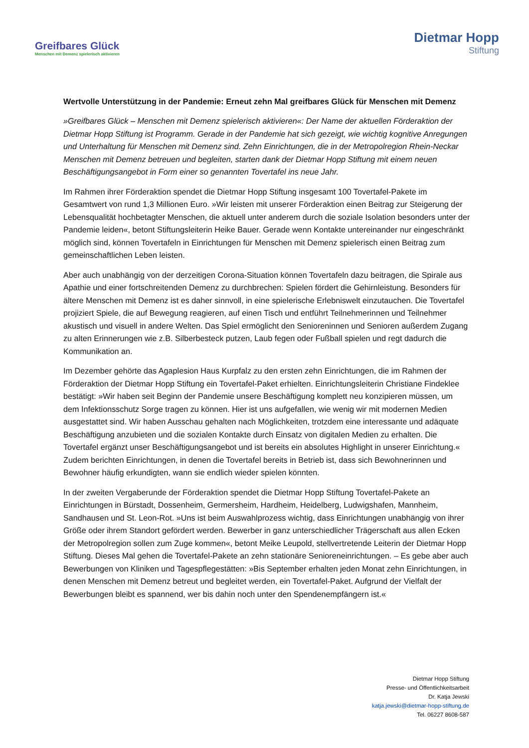Greifbares Glück
Menschen mit Demenz spielerisch aktivieren
Dietmar Hopp
Stiftung
Wertvolle Unterstützung in der Pandemie: Erneut zehn Mal greifbares Glück für Menschen mit Demenz
»Greifbares Glück – Menschen mit Demenz spielerisch aktivieren«: Der Name der aktuellen Förderaktion der Dietmar Hopp Stiftung ist Programm. Gerade in der Pandemie hat sich gezeigt, wie wichtig kognitive Anregungen und Unterhaltung für Menschen mit Demenz sind. Zehn Einrichtungen, die in der Metropolregion Rhein-Neckar Menschen mit Demenz betreuen und begleiten, starten dank der Dietmar Hopp Stiftung mit einem neuen Beschäftigungsangebot in Form einer so genannten Tovertafel ins neue Jahr.
Im Rahmen ihrer Förderaktion spendet die Dietmar Hopp Stiftung insgesamt 100 Tovertafel-Pakete im Gesamtwert von rund 1,3 Millionen Euro. »Wir leisten mit unserer Förderaktion einen Beitrag zur Steigerung der Lebensqualität hochbetagter Menschen, die aktuell unter anderem durch die soziale Isolation besonders unter der Pandemie leiden«, betont Stiftungsleiterin Heike Bauer. Gerade wenn Kontakte untereinander nur eingeschränkt möglich sind, können Tovertafeln in Einrichtungen für Menschen mit Demenz spielerisch einen Beitrag zum gemeinschaftlichen Leben leisten.
Aber auch unabhängig von der derzeitigen Corona-Situation können Tovertafeln dazu beitragen, die Spirale aus Apathie und einer fortschreitenden Demenz zu durchbrechen: Spielen fördert die Gehirnleistung. Besonders für ältere Menschen mit Demenz ist es daher sinnvoll, in eine spielerische Erlebniswelt einzutauchen. Die Tovertafel projiziert Spiele, die auf Bewegung reagieren, auf einen Tisch und entführt Teilnehmerinnen und Teilnehmer akustisch und visuell in andere Welten. Das Spiel ermöglicht den Senioreninnen und Senioren außerdem Zugang zu alten Erinnerungen wie z.B. Silberbesteck putzen, Laub fegen oder Fußball spielen und regt dadurch die Kommunikation an.
Im Dezember gehörte das Agaplesion Haus Kurpfalz zu den ersten zehn Einrichtungen, die im Rahmen der Förderaktion der Dietmar Hopp Stiftung ein Tovertafel-Paket erhielten. Einrichtungsleiterin Christiane Findeklee bestätigt: »Wir haben seit Beginn der Pandemie unsere Beschäftigung komplett neu konzipieren müssen, um dem Infektionsschutz Sorge tragen zu können. Hier ist uns aufgefallen, wie wenig wir mit modernen Medien ausgestattet sind. Wir haben Ausschau gehalten nach Möglichkeiten, trotzdem eine interessante und adäquate Beschäftigung anzubieten und die sozialen Kontakte durch Einsatz von digitalen Medien zu erhalten. Die Tovertafel ergänzt unser Beschäftigungsangebot und ist bereits ein absolutes Highlight in unserer Einrichtung.« Zudem berichten Einrichtungen, in denen die Tovertafel bereits in Betrieb ist, dass sich Bewohnerinnen und Bewohner häufig erkundigten, wann sie endlich wieder spielen könnten.
In der zweiten Vergaberunde der Förderaktion spendet die Dietmar Hopp Stiftung Tovertafel-Pakete an Einrichtungen in Bürstadt, Dossenheim, Germersheim, Hardheim, Heidelberg, Ludwigshafen, Mannheim, Sandhausen und St. Leon-Rot. »Uns ist beim Auswahlprozess wichtig, dass Einrichtungen unabhängig von ihrer Größe oder ihrem Standort gefördert werden. Bewerber in ganz unterschiedlicher Trägerschaft aus allen Ecken der Metropolregion sollen zum Zuge kommen«, betont Meike Leupold, stellvertretende Leiterin der Dietmar Hopp Stiftung. Dieses Mal gehen die Tovertafel-Pakete an zehn stationäre Senioreneinrichtungen. – Es gebe aber auch Bewerbungen von Kliniken und Tagespflegestätten: »Bis September erhalten jeden Monat zehn Einrichtungen, in denen Menschen mit Demenz betreut und begleitet werden, ein Tovertafel-Paket. Aufgrund der Vielfalt der Bewerbungen bleibt es spannend, wer bis dahin noch unter den Spendenempfängern ist.«
Dietmar Hopp Stiftung
Presse- und Öffentlichkeitsarbeit
Dr. Katja Jewski
katja.jewski@dietmar-hopp-stiftung.de
Tel. 06227 8608-587